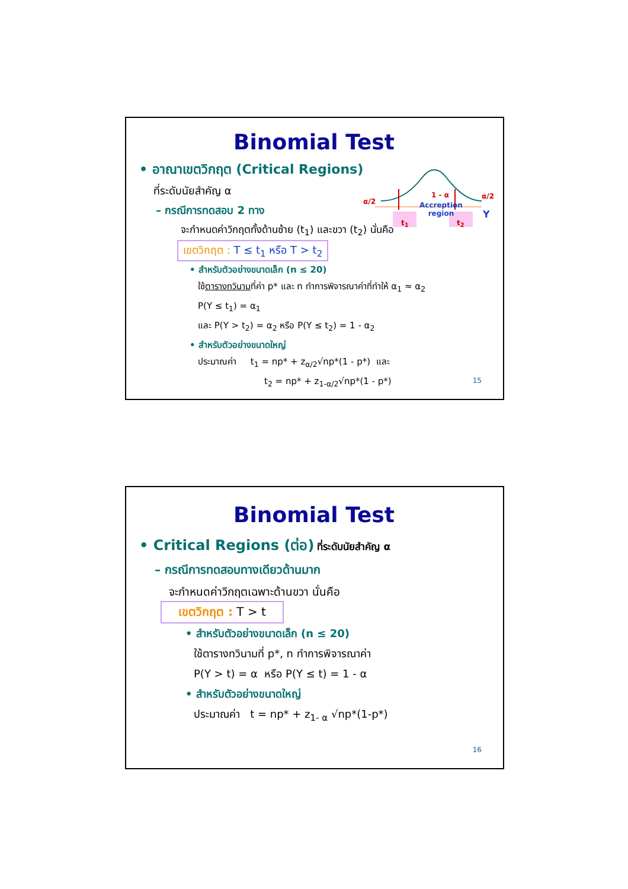Binomial Test
• อาณาเขตวิกฤต (Critical Regions)
ที่ระดับนัยสำคัญ α
– กรณีการทดสอบ 2 ทาง
จะกำหนดค่าวิกฤตทั้งด้านซ้าย (t<sub>1</sub>) และขวา (t<sub>2</sub>) นั่นคือ
เขตวิกฤต : T ≤ t<sub>1</sub> หรือ T > t<sub>2</sub>
• สำหรับตัวอย่างขนาดเล็ก (n ≤ 20)
ใช้ตารางทวินามที่ค่า p* และ n ทำการพิจารณาค่าที่ทำให้ α<sub>1</sub> ≈ α<sub>2</sub>
P(Y ≤ t<sub>1</sub>) = α<sub>1</sub>
และ P(Y > t<sub>2</sub>) = α<sub>2</sub> หรือ P(Y ≤ t<sub>2</sub>) = 1 - α<sub>2</sub>
• สำหรับตัวอย่างขนาดใหญ่
ประมาณค่า t<sub>1</sub> = np* + z<sub>α/2</sub>√np*(1 - p*) และ
t<sub>2</sub> = np* + z<sub>1-α/2</sub>√np*(1 - p*)
α/2
1 - α α/2
Accreption
region Y
t<sub>1</sub> t<sub>2</sub>
15
Binomial Test
• Critical Regions (ต่อ) ที่ระดับนัยสำคัญ α
– กรณีการทดสอบทางเดียวด้านมาก
จะกำหนดค่าวิกฤตเฉพาะด้านขวา นั่นคือ
เขตวิกฤต : T > t
• สำหรับตัวอย่างขนาดเล็ก (n ≤ 20)
ใช้ตารางทวินามที่ p*, n ทำการพิจารณาค่า
P(Y > t) = α หรือ P(Y ≤ t) = 1 - α
• สำหรับตัวอย่างขนาดใหญ่
ประมาณค่า t = np* + z<sub>1- α</sub> √np*(1-p*)
16